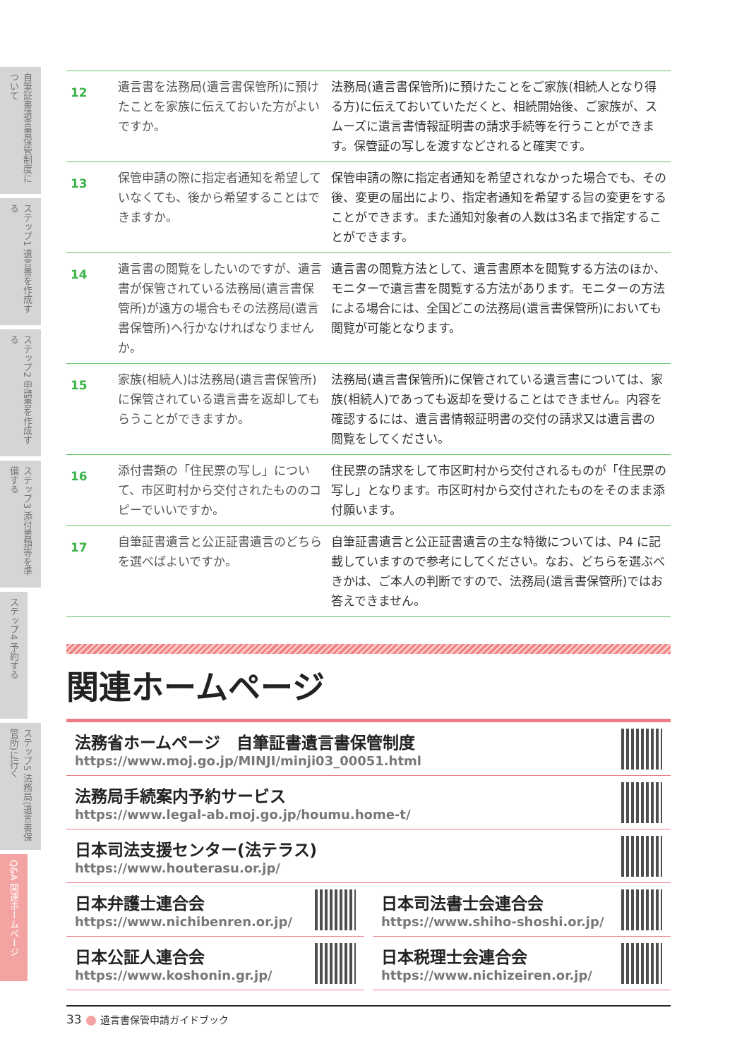自筆証書遺言書保管制度について
ステップ1 遺言書を作成する
ステップ2 申請書を作成する
ステップ3 添付書類等を準備する
ステップ4 予約する
ステップ5 法務局(遺言書保管所)に行く
Q&A 関連ホームページ
| 12 | 遺言書を法務局(遺言書保管所)に預けたことを家族に伝えておいた方がよいですか。 | 法務局(遺言書保管所)に預けたことをご家族(相続人となり得る方)に伝えておいていただくと、相続開始後、ご家族が、スムーズに遺言書情報証明書の請求手続等を行うことができます。保管証の写しを渡すなどされると確実です。 |
| 13 | 保管申請の際に指定者通知を希望していなくても、後から希望することはできますか。 | 保管申請の際に指定者通知を希望されなかった場合でも、その後、変更の届出により、指定者通知を希望する旨の変更をすることができます。また通知対象者の人数は3名まで指定することができます。 |
| 14 | 遺言書の閲覧をしたいのですが、遺言書が保管されている法務局(遺言書保管所)が遠方の場合もその法務局(遺言書保管所)へ行かなければなりませんか。 | 遺言書の閲覧方法として、遺言書原本を閲覧する方法のほか、モニターで遺言書を閲覧する方法があります。モニターの方法による場合には、全国どこの法務局(遺言書保管所)においても閲覧が可能となります。 |
| 15 | 家族(相続人)は法務局(遺言書保管所)に保管されている遺言書を返却してもらうことができますか。 | 法務局(遺言書保管所)に保管されている遺言書については、家族(相続人)であっても返却を受けることはできません。内容を確認するには、遺言書情報証明書の交付の請求又は遺言書の閲覧をしてください。 |
| 16 | 添付書類の「住民票の写し」について、市区町村から交付されたもののコピーでいいですか。 | 住民票の請求をして市区町村から交付されるものが「住民票の写し」となります。市区町村から交付されたものをそのまま添付願います。 |
| 17 | 自筆証書遺言と公正証書遺言のどちらを選べばよいですか。 | 自筆証書遺言と公正証書遺言の主な特徴については、P4 に記載していますので参考にしてください。なお、どちらを選ぶべきかは、ご本人の判断ですので、法務局(遺言書保管所)ではお答えできません。 |
関連ホームページ
法務省ホームページ　自筆証書遺言書保管制度
https://www.moj.go.jp/MINJI/minji03_00051.html
法務局手続案内予約サービス
https://www.legal-ab.moj.go.jp/houmu.home-t/
日本司法支援センター(法テラス)
https://www.houterasu.or.jp/
日本弁護士連合会
https://www.nichibenren.or.jp/
日本司法書士会連合会
https://www.shiho-shoshi.or.jp/
日本公証人連合会
https://www.koshonin.gr.jp/
日本税理士会連合会
https://www.nichizeiren.or.jp/
33 遺言書保管申請ガイドブック